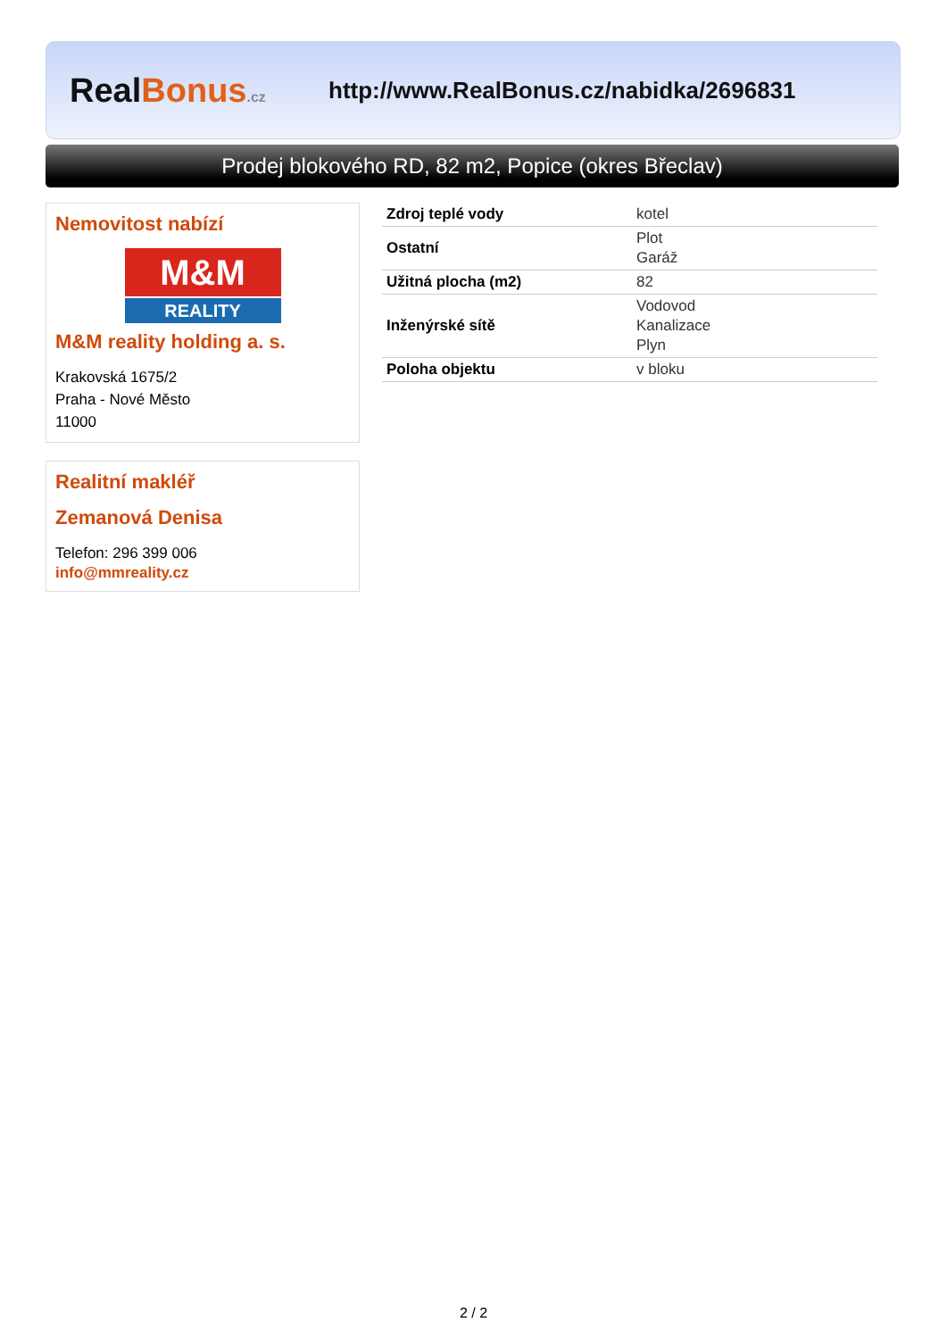Real Bonus.cz
http://www.RealBonus.cz/nabidka/2696831
Prodej blokového RD, 82 m2, Popice (okres Břeclav)
Nemovitost nabízí
M&M
REALITY
M&M reality holding a. s.
Krakovská 1675/2
Praha - Nové Město
11000
Realitní makléř
Zemanová Denisa
Telefon: 296 399 006
info@mmreality.cz
| Zdroj teplé vody | kotel |
| Ostatní | Plot Garáž |
| Užitná plocha (m2) | 82 |
| Inženýrské sítě | Vodovod Kanalizace Plyn |
| Poloha objektu | v bloku |
2 / 2